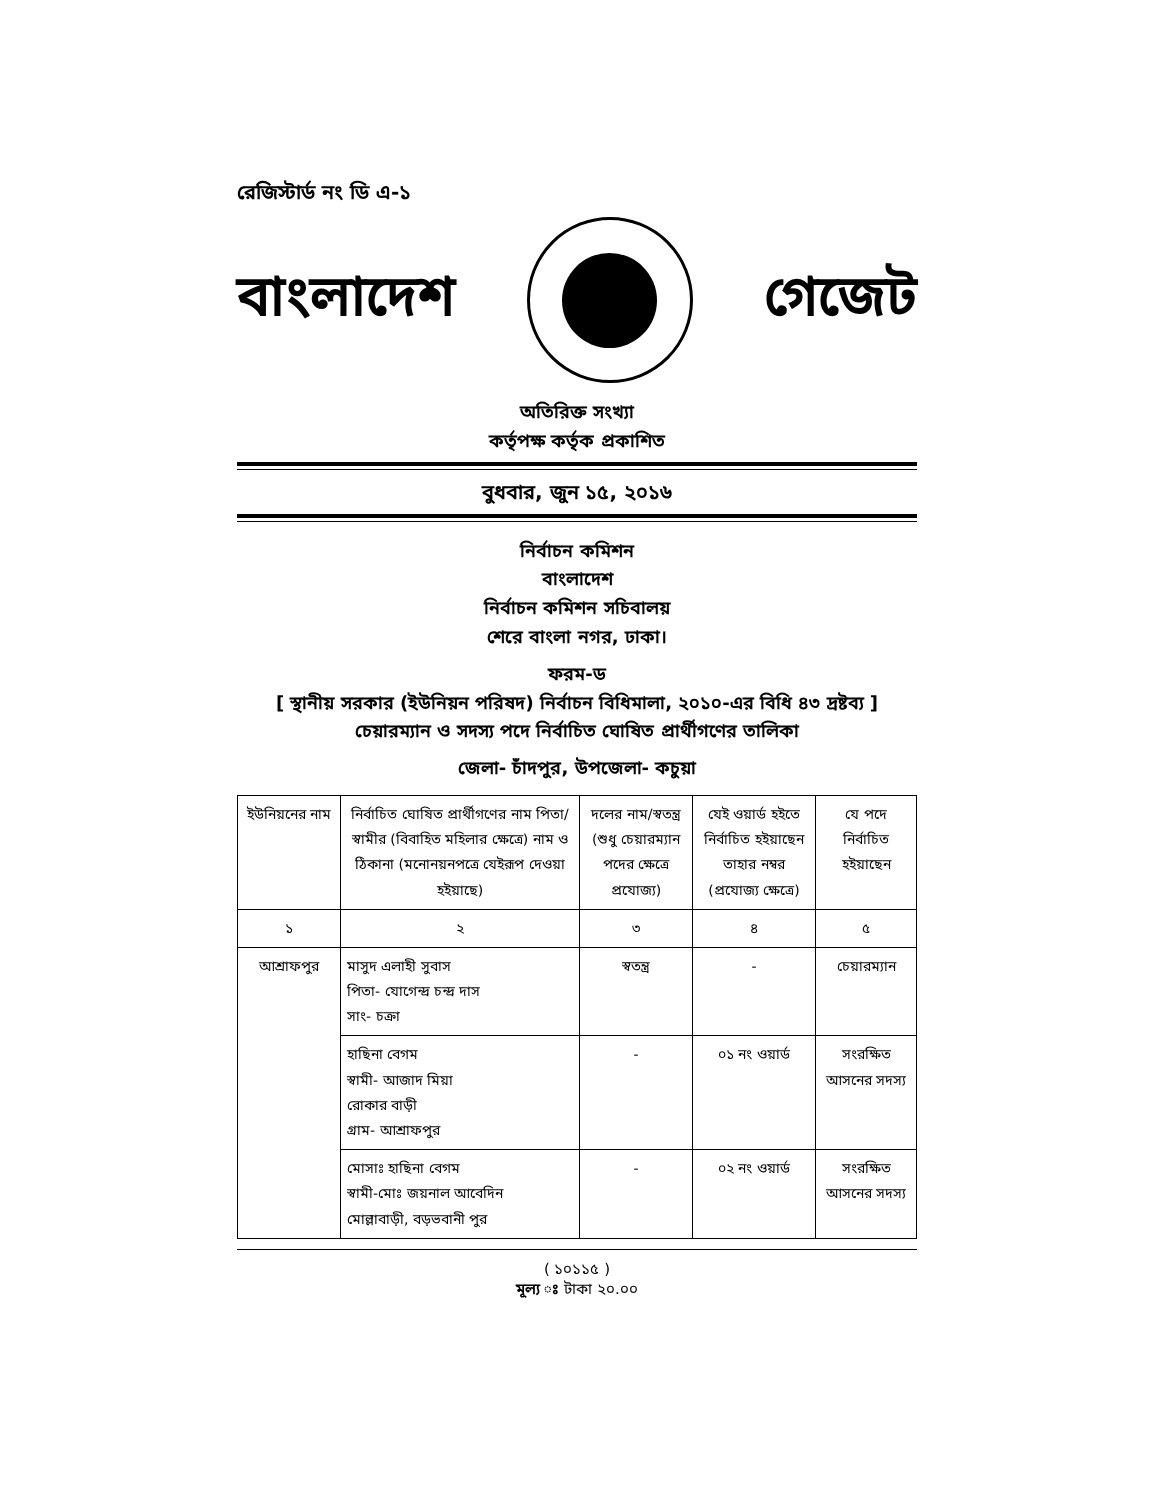রেজিস্টার্ড নং ডি এ-১
বাংলাদেশ গেজেট
অতিরিক্ত সংখ্যা
কর্তৃপক্ষ কর্তৃক প্রকাশিত
বুধবার, জুন ১৫, ২০১৬
নির্বাচন কমিশন
বাংলাদেশ
নির্বাচন কমিশন সচিবালয়
শেরে বাংলা নগর, ঢাকা।
ফরম-ড
[ স্থানীয় সরকার (ইউনিয়ন পরিষদ) নির্বাচন বিধিমালা, ২০১০-এর বিধি ৪৩ দ্রষ্টব্য ]
চেয়ারম্যান ও সদস্য পদে নির্বাচিত ঘোষিত প্রার্থীগণের তালিকা
জেলা- চাঁদপুর, উপজেলা- কচুয়া
| ইউনিয়নের নাম | নির্বাচিত ঘোষিত প্রার্থীগণের নাম পিতা/স্বামীর (বিবাহিত মহিলার ক্ষেত্রে) নাম ও ঠিকানা (মনোনয়নপত্রে যেইরূপ দেওয়া হইয়াছে) | দলের নাম/স্বতন্ত্র (শুধু চেয়ারম্যান পদের ক্ষেত্রে প্রযোজ্য) | যেই ওয়ার্ড হইতে নির্বাচিত হইয়াছেন তাহার নম্বর (প্রযোজ্য ক্ষেত্রে) | যে পদে নির্বাচিত হইয়াছেন |
| --- | --- | --- | --- | --- |
| ১ | ২ | ৩ | ৪ | ৫ |
| আশ্রাফপুর | মাসুদ এলাহী সুবাস পিতা- যোগেন্দ্র চন্দ্র দাস সাং- চক্রা | স্বতন্ত্র | - | চেয়ারম্যান |
| | হাছিনা বেগম স্বামী- আজাদ মিয়া রোকার বাড়ী গ্রাম- আশ্রাফপুর | - | ০১ নং ওয়ার্ড | সংরক্ষিত আসনের সদস্য |
| | মোসাঃ হাছিনা বেগম স্বামী-মোঃ জয়নাল আবেদিন মোল্লাবাড়ী, বড়ভবানী পুর | - | ০২ নং ওয়ার্ড | সংরক্ষিত আসনের সদস্য |
( ১০১১৫ )
মূল্য ঃ টাকা ২০.০০